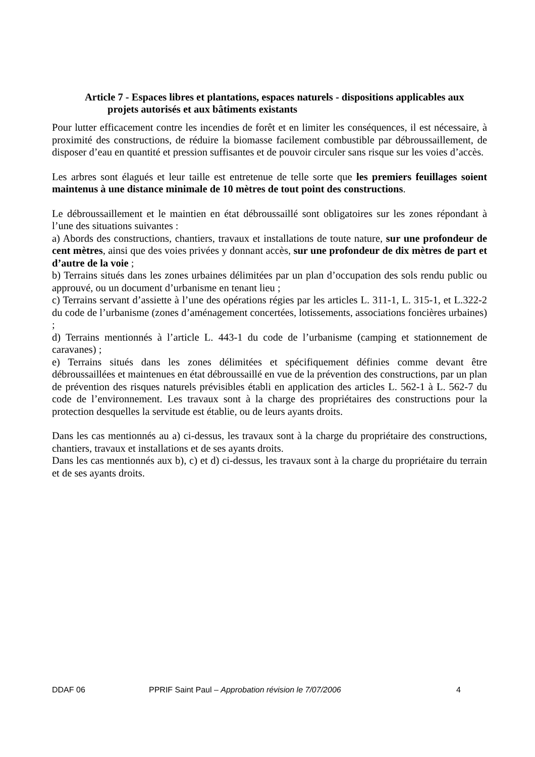Article 7 - Espaces libres et plantations, espaces naturels - dispositions applicables aux projets autorisés et aux bâtiments existants
Pour lutter efficacement contre les incendies de forêt et en limiter les conséquences, il est nécessaire, à proximité des constructions, de réduire la biomasse facilement combustible par débroussaillement, de disposer d’eau en quantité et pression suffisantes et de pouvoir circuler sans risque sur les voies d’accès.
Les arbres sont élagués et leur taille est entretenue de telle sorte que les premiers feuillages soient maintenus à une distance minimale de 10 mètres de tout point des constructions.
Le débroussaillement et le maintien en état débroussaillé sont obligatoires sur les zones répondant à l’une des situations suivantes :
a) Abords des constructions, chantiers, travaux et installations de toute nature, sur une profondeur de cent mètres, ainsi que des voies privées y donnant accès, sur une profondeur de dix mètres de part et d’autre de la voie ;
b) Terrains situés dans les zones urbaines délimitées par un plan d’occupation des sols rendu public ou approuvé, ou un document d’urbanisme en tenant lieu ;
c) Terrains servant d’assiette à l’une des opérations régies par les articles L. 311-1, L. 315-1, et L.322-2 du code de l’urbanisme (zones d’aménagement concertées, lotissements, associations foncières urbaines) ;
d) Terrains mentionnés à l’article L. 443-1 du code de l’urbanisme (camping et stationnement de caravanes) ;
e) Terrains situés dans les zones délimitées et spécifiquement définies comme devant être débroussaillées et maintenues en état débroussaillé en vue de la prévention des constructions, par un plan de prévention des risques naturels prévisibles établi en application des articles L. 562-1 à L. 562-7 du code de l’environnement. Les travaux sont à la charge des propriétaires des constructions pour la protection desquelles la servitude est établie, ou de leurs ayants droits.
Dans les cas mentionnés au a) ci-dessus, les travaux sont à la charge du propriétaire des constructions, chantiers, travaux et installations et de ses ayants droits.
Dans les cas mentionnés aux b), c) et d) ci-dessus, les travaux sont à la charge du propriétaire du terrain et de ses ayants droits.
DDAF 06 PPRIF Saint Paul – Approbation révision le 7/07/2006 4